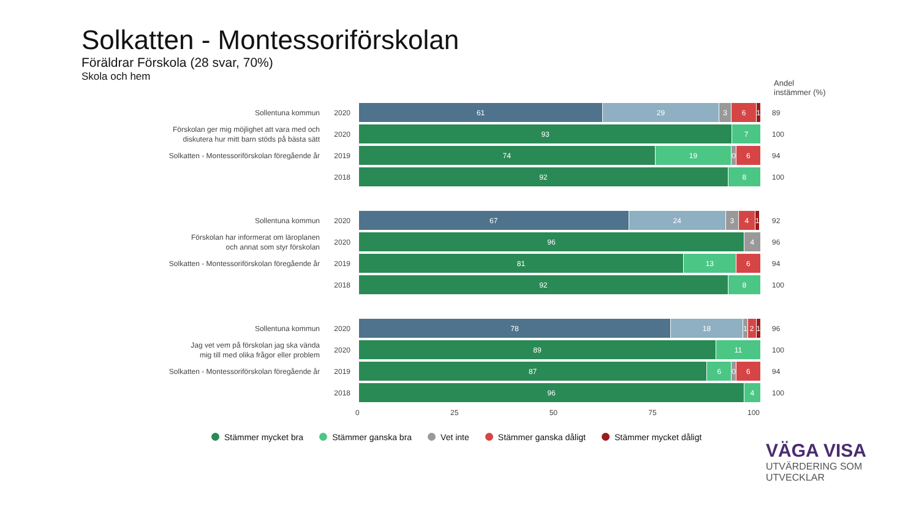Solkatten - Montessoriförskolan
Föräldrar Förskola (28 svar, 70%)
Skola och hem
Andel
instämmer (%)
Sollentuna kommun
2020
61 29 3 6 1
89
Förskolan ger mig möjlighet att vara med och
diskutera hur mitt barn stöds på bästa sätt
2020
93 7
100
Solkatten - Montessoriförskolan föregående år
2019
74 19 0 6
94
2018
92 8
100
Sollentuna kommun
2020
67 24 3 4 1
92
Förskolan har informerat om läroplanen
och annat som styr förskolan
2020
96 4
96
Solkatten - Montessoriförskolan föregående år
2019
81 13 6
94
2018
92 8
100
Sollentuna kommun
2020
78 18 1 2 1
96
Jag vet vem på förskolan jag ska vända
mig till med olika frågor eller problem
2020
89 11
100
Solkatten - Montessoriförskolan föregående år
2019
87 6 0 6
94
2018
96 4
100
0 25 50 75 100
Stämmer mycket bra Stämmer ganska bra Vet inte Stämmer ganska dåligt Stämmer mycket dåligt
VÄGA VISA UTVÄRDERING SOM UTVECKLAR